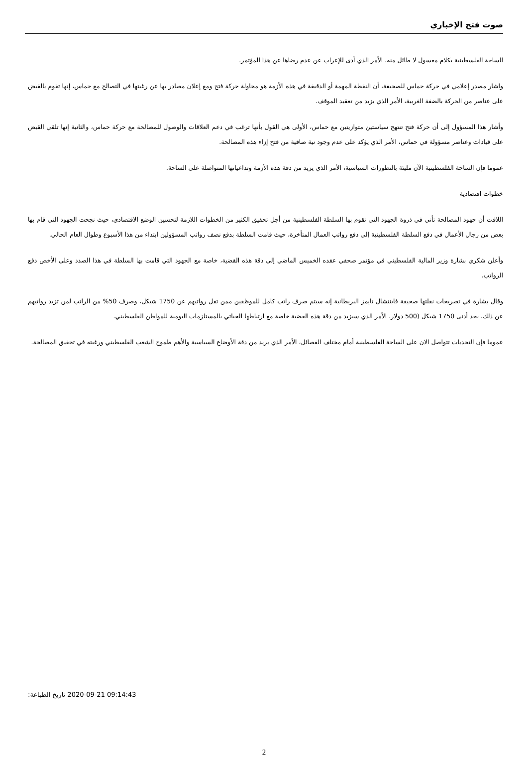صوت فتح الإخباري
الساحة الفلسطينية بكلام معسول لا طائل منه، الأمر الذي أدى للإعراب عن عدم رضاها عن هذا المؤتمر.
واشار مصدر إعلامي في حركة حماس للصحيفة، أن النقطة المهمة أو الدقيقة في هذه الأزمة هو محاولة حركة فتح ومع إعلان مصادر بها عن رغبتها في التصالح مع حماس، إنها تقوم بالقبض على عناصر من الحركة بالضفة الغربية، الأمر الذي يزيد من تعقيد الموقف.
وأشار هذا المسؤول إلى أن حركة فتح تنتهج سياستين متوازيتين مع حماس، الأولى هي القول بأنها ترغب في دعم العلاقات والوصول للمصالحة مع حركة حماس، والثانية إنها تلقي القبض على قيادات وعناصر مسؤولة في حماس، الأمر الذي يؤكد على عدم وجود نية صافية من فتح إزاء هذه المصالحة.
عموما فإن الساحة الفلسطينية الآن مليئة بالتطورات السياسية، الأمر الذي يزيد من دقة هذه الأزمة وتداعياتها المتواصلة على الساحة.
خطوات اقتصادية
اللافت أن جهود المصالحة تأتي في ذروة الجهود التي تقوم بها السلطة الفلسطينية من أجل تحقيق الكثير من الخطوات اللازمة لتحسين الوضع الاقتصادي، حيث نجحت الجهود التي قام بها بعض من رجال الأعمال في دفع السلطة الفلسطينية إلى دفع رواتب العمال المتأخرة، حيث قامت السلطة بدفع نصف رواتب المسؤولين ابتداء من هذا الأسبوع وطوال العام الحالي.
وأعلن شكري بشارة وزير المالية الفلسطيني في مؤتمر صحفي عقده الخميس الماضي إلى دقة هذه القضية، خاصة مع الجهود التي قامت بها السلطة في هذا الصدد وعلى الأخص دفع الرواتب.
وقال بشارة في تصريحات نقلتها صحيفة فايننشال تايمز البريطانية إنه سيتم صرف راتب كامل للموظفين ممن تقل رواتبهم عن 1750 شيكل، وصرف 50% من الراتب لمن تزيد رواتبهم عن ذلك، بحد أدنى 1750 شيكل (500 دولار، الأمر الذي سيزيد من دقة هذه القضية خاصة مع ارتباطها الحياتي بالمستلزمات اليومية للمواطن الفلسطيني.
عموما فإن التحديات تتواصل الان على الساحة الفلسطينية أمام مختلف الفصائل، الأمر الذي يزيد من دقة الأوضاع السياسية والأهم طموح الشعب الفلسطيني ورغبته في تحقيق المصالحة.
تاريخ الطباعة: 2020-09-21 09:14:43
2